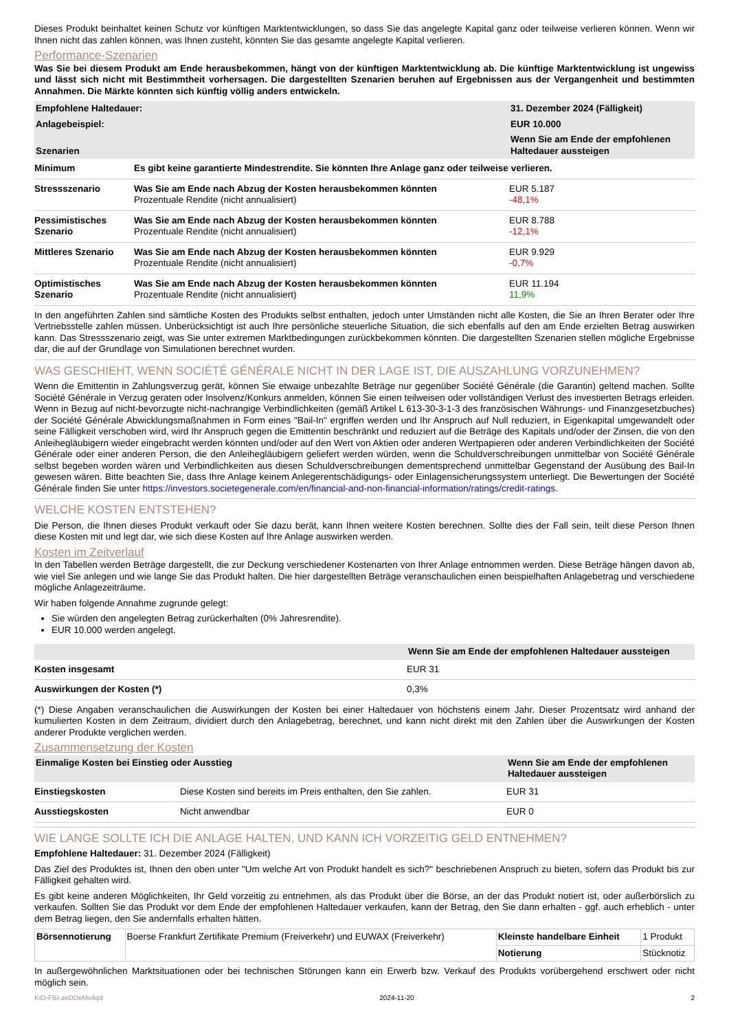Dieses Produkt beinhaltet keinen Schutz vor künftigen Marktentwicklungen, so dass Sie das angelegte Kapital ganz oder teilweise verlieren können. Wenn wir Ihnen nicht das zahlen können, was Ihnen zusteht, könnten Sie das gesamte angelegte Kapital verlieren.
Performance-Szenarien
Was Sie bei diesem Produkt am Ende herausbekommen, hängt von der künftigen Marktentwicklung ab. Die künftige Marktentwicklung ist ungewiss und lässt sich nicht mit Bestimmtheit vorhersagen. Die dargestellten Szenarien beruhen auf Ergebnissen aus der Vergangenheit und bestimmten Annahmen. Die Märkte könnten sich künftig völlig anders entwickeln.
| Empfohlene Haltedauer: | | 31. Dezember 2024 (Fälligkeit) |
| --- | --- | --- |
| Anlagebeispiel: | | EUR 10.000 |
| Szenarien | | Wenn Sie am Ende der empfohlenen Haltedauer aussteigen |
| Minimum | Es gibt keine garantierte Mindestrendite. Sie könnten Ihre Anlage ganz oder teilweise verlieren. | |
| Stressszenario | Was Sie am Ende nach Abzug der Kosten herausbekommen könnten Prozentuale Rendite (nicht annualisiert) | EUR 5.187 -48,1% |
| Pessimistisches Szenario | Was Sie am Ende nach Abzug der Kosten herausbekommen könnten Prozentuale Rendite (nicht annualisiert) | EUR 8.788 -12,1% |
| Mittleres Szenario | Was Sie am Ende nach Abzug der Kosten herausbekommen könnten Prozentuale Rendite (nicht annualisiert) | EUR 9.929 -0,7% |
| Optimistisches Szenario | Was Sie am Ende nach Abzug der Kosten herausbekommen könnten Prozentuale Rendite (nicht annualisiert) | EUR 11.194 11,9% |
In den angeführten Zahlen sind sämtliche Kosten des Produkts selbst enthalten, jedoch unter Umständen nicht alle Kosten, die Sie an Ihren Berater oder Ihre Vertriebsstelle zahlen müssen. Unberücksichtigt ist auch Ihre persönliche steuerliche Situation, die sich ebenfalls auf den am Ende erzielten Betrag auswirken kann. Das Stressszenario zeigt, was Sie unter extremen Marktbedingungen zurückbekommen könnten. Die dargestellten Szenarien stellen mögliche Ergebnisse dar, die auf der Grundlage von Simulationen berechnet wurden.
WAS GESCHIEHT, WENN SOCIÉTÉ GÉNÉRALE NICHT IN DER LAGE IST, DIE AUSZAHLUNG VORZUNEHMEN?
Wenn die Emittentin in Zahlungsverzug gerät, können Sie etwaige unbezahlte Beträge nur gegenüber Société Générale (die Garantin) geltend machen. Sollte Société Générale in Verzug geraten oder Insolvenz/Konkurs anmelden, können Sie einen teilweisen oder vollständigen Verlust des investierten Betrags erleiden. Wenn in Bezug auf nicht-bevorzugte nicht-nachrangige Verbindlichkeiten (gemäß Artikel L 613-30-3-1-3 des französischen Währungs- und Finanzgesetzbuches) der Société Générale Abwicklungsmaßnahmen in Form eines "Bail-In" ergriffen werden und Ihr Anspruch auf Null reduziert, in Eigenkapital umgewandelt oder seine Fälligkeit verschoben wird, wird Ihr Anspruch gegen die Emittentin beschränkt und reduziert auf die Beträge des Kapitals und/oder der Zinsen, die von den Anleihegläubigern wieder eingebracht werden könnten und/oder auf den Wert von Aktien oder anderen Wertpapieren oder anderen Verbindlichkeiten der Société Générale oder einer anderen Person, die den Anleihegläubigern geliefert werden würden, wenn die Schuldverschreibungen unmittelbar von Société Générale selbst begeben worden wären und Verbindlichkeiten aus diesen Schuldverschreibungen dementsprechend unmittelbar Gegenstand der Ausübung des Bail-In gewesen wären. Bitte beachten Sie, dass Ihre Anlage keinem Anlegerentschädigungs- oder Einlagensicherungssystem unterliegt. Die Bewertungen der Société Générale finden Sie unter https://investors.societegenerale.com/en/financial-and-non-financial-information/ratings/credit-ratings.
WELCHE KOSTEN ENTSTEHEN?
Die Person, die Ihnen dieses Produkt verkauft oder Sie dazu berät, kann Ihnen weitere Kosten berechnen. Sollte dies der Fall sein, teilt diese Person Ihnen diese Kosten mit und legt dar, wie sich diese Kosten auf Ihre Anlage auswirken werden.
Kosten im Zeitverlauf
In den Tabellen werden Beträge dargestellt, die zur Deckung verschiedener Kostenarten von Ihrer Anlage entnommen werden. Diese Beträge hängen davon ab, wie viel Sie anlegen und wie lange Sie das Produkt halten. Die hier dargestellten Beträge veranschaulichen einen beispielhaften Anlagebetrag und verschiedene mögliche Anlagezeiträume.
Wir haben folgende Annahme zugrunde gelegt:
Sie würden den angelegten Betrag zurückerhalten (0% Jahresrendite).
EUR 10.000 werden angelegt.
| | Wenn Sie am Ende der empfohlenen Haltedauer aussteigen |
| --- | --- |
| Kosten insgesamt | EUR 31 |
| Auswirkungen der Kosten (*) | 0,3% |
(*) Diese Angaben veranschaulichen die Auswirkungen der Kosten bei einer Haltedauer von höchstens einem Jahr. Dieser Prozentsatz wird anhand der kumulierten Kosten in dem Zeitraum, dividiert durch den Anlagebetrag, berechnet, und kann nicht direkt mit den Zahlen über die Auswirkungen der Kosten anderer Produkte verglichen werden.
Zusammensetzung der Kosten
| Einmalige Kosten bei Einstieg oder Ausstieg | | Wenn Sie am Ende der empfohlenen Haltedauer aussteigen |
| --- | --- | --- |
| Einstiegskosten | Diese Kosten sind bereits im Preis enthalten, den Sie zahlen. | EUR 31 |
| Ausstiegskosten | Nicht anwendbar | EUR 0 |
WIE LANGE SOLLTE ICH DIE ANLAGE HALTEN, UND KANN ICH VORZEITIG GELD ENTNEHMEN?
Empfohlene Haltedauer: 31. Dezember 2024 (Fälligkeit)
Das Ziel des Produktes ist, Ihnen den oben unter "Um welche Art von Produkt handelt es sich?" beschriebenen Anspruch zu bieten, sofern das Produkt bis zur Fälligkeit gehalten wird.
Es gibt keine anderen Möglichkeiten, Ihr Geld vorzeitig zu entnehmen, als das Produkt über die Börse, an der das Produkt notiert ist, oder außerbörslich zu verkaufen. Sollten Sie das Produkt vor dem Ende der empfohlenen Haltedauer verkaufen, kann der Betrag, den Sie dann erhalten - ggf. auch erheblich - unter dem Betrag liegen, den Sie andernfalls erhalten hätten.
| Börsennotierung | Boerse Frankfurt Zertifikate Premium (Freiverkehr) und EUWAX (Freiverkehr) | Kleinste handelbare Einheit | 1 Produkt |
| | | Notierung | Stücknotiz |
In außergewöhnlichen Marktsituationen oder bei technischen Störungen kann ein Erwerb bzw. Verkauf des Produkts vorübergehend erschwert oder nicht möglich sein.
KID-FBI-zeDDeMv4qd 2024-11-20 2